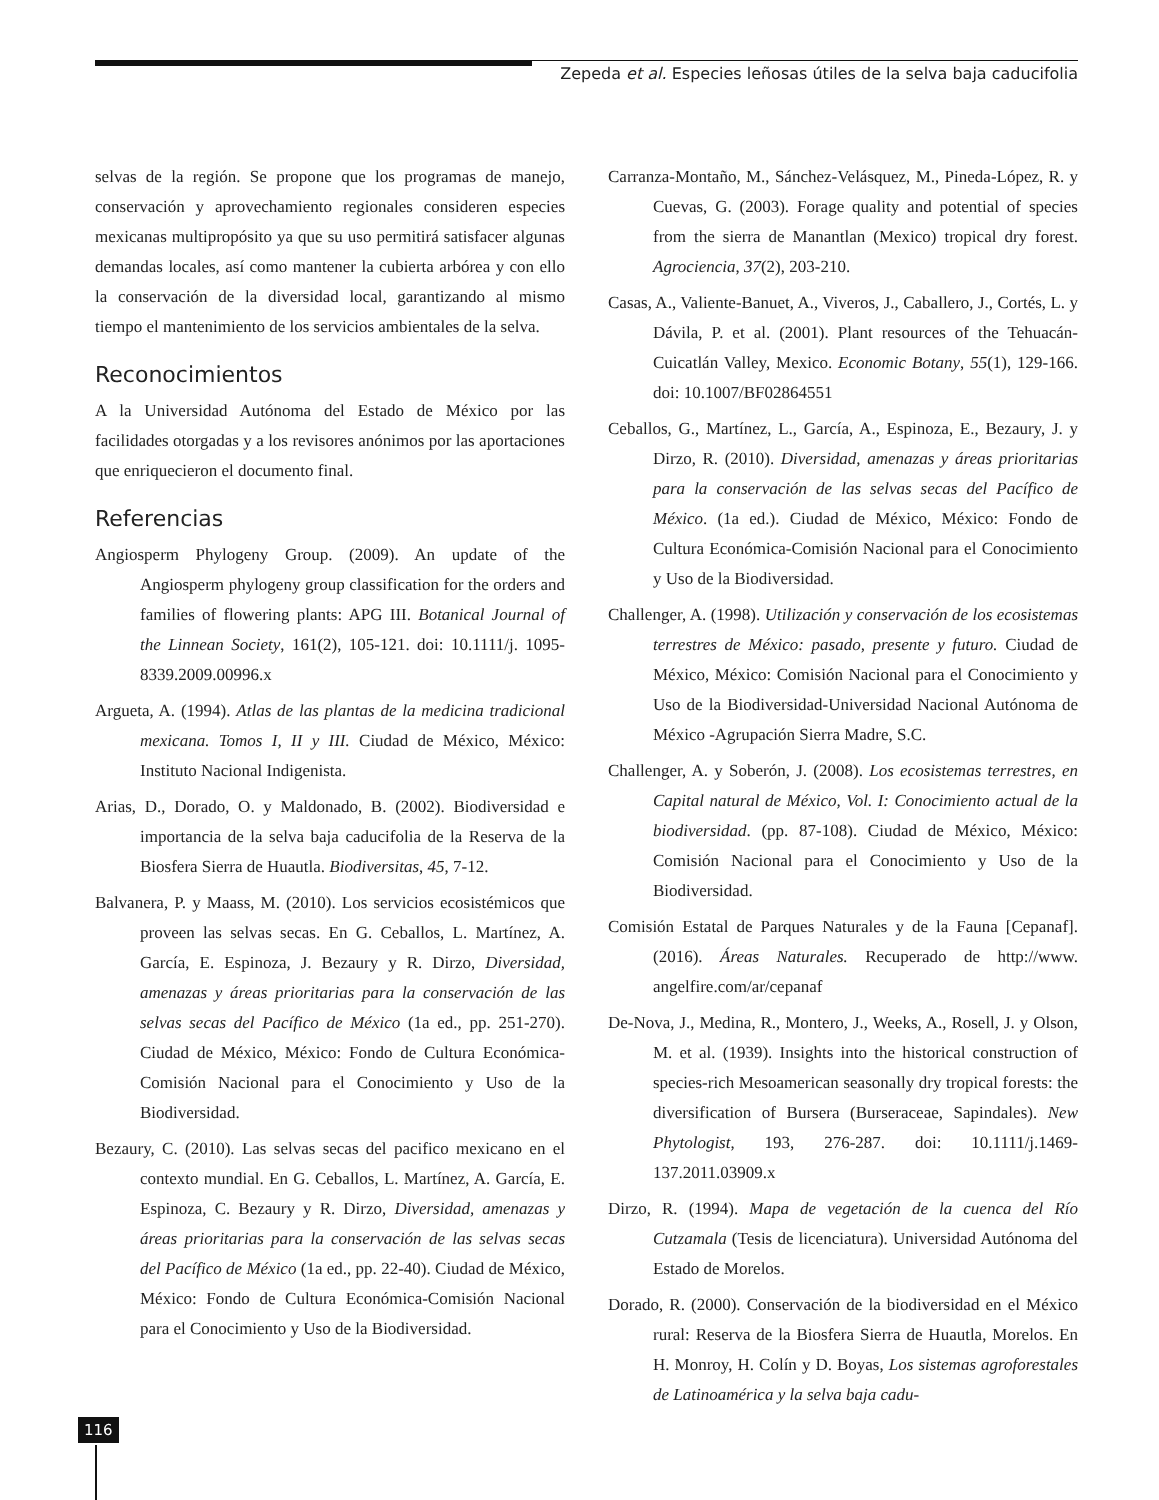Zepeda et al. Especies leñosas útiles de la selva baja caducifolia
selvas de la región. Se propone que los programas de manejo, conservación y aprovechamiento regionales consideren especies mexicanas multipropósito ya que su uso permitirá satisfacer algunas demandas locales, así como mantener la cubierta arbórea y con ello la conservación de la diversidad local, garantizando al mismo tiempo el mantenimiento de los servicios ambientales de la selva.
Reconocimientos
A la Universidad Autónoma del Estado de México por las facilidades otorgadas y a los revisores anónimos por las aportaciones que enriquecieron el documento final.
Referencias
Angiosperm Phylogeny Group. (2009). An update of the Angiosperm phylogeny group classification for the orders and families of flowering plants: APG III. Botanical Journal of the Linnean Society, 161(2), 105-121. doi: 10.1111/j. 1095-8339.2009.00996.x
Argueta, A. (1994). Atlas de las plantas de la medicina tradicional mexicana. Tomos I, II y III. Ciudad de México, México: Instituto Nacional Indigenista.
Arias, D., Dorado, O. y Maldonado, B. (2002). Biodiversidad e importancia de la selva baja caducifolia de la Reserva de la Biosfera Sierra de Huautla. Biodiversitas, 45, 7-12.
Balvanera, P. y Maass, M. (2010). Los servicios ecosistémicos que proveen las selvas secas. En G. Ceballos, L. Martínez, A. García, E. Espinoza, J. Bezaury y R. Dirzo, Diversidad, amenazas y áreas prioritarias para la conservación de las selvas secas del Pacífico de México (1a ed., pp. 251-270). Ciudad de México, México: Fondo de Cultura Económica-Comisión Nacional para el Conocimiento y Uso de la Biodiversidad.
Bezaury, C. (2010). Las selvas secas del pacifico mexicano en el contexto mundial. En G. Ceballos, L. Martínez, A. García, E. Espinoza, C. Bezaury y R. Dirzo, Diversidad, amenazas y áreas prioritarias para la conservación de las selvas secas del Pacífico de México (1a ed., pp. 22-40). Ciudad de México, México: Fondo de Cultura Económica-Comisión Nacional para el Conocimiento y Uso de la Biodiversidad.
Carranza-Montaño, M., Sánchez-Velásquez, M., Pineda-López, R. y Cuevas, G. (2003). Forage quality and potential of species from the sierra de Manantlan (Mexico) tropical dry forest. Agrociencia, 37(2), 203-210.
Casas, A., Valiente-Banuet, A., Viveros, J., Caballero, J., Cortés, L. y Dávila, P. et al. (2001). Plant resources of the Tehuacán-Cuicatlán Valley, Mexico. Economic Botany, 55(1), 129-166. doi: 10.1007/BF02864551
Ceballos, G., Martínez, L., García, A., Espinoza, E., Bezaury, J. y Dirzo, R. (2010). Diversidad, amenazas y áreas prioritarias para la conservación de las selvas secas del Pacífico de México. (1a ed.). Ciudad de México, México: Fondo de Cultura Económica-Comisión Nacional para el Conocimiento y Uso de la Biodiversidad.
Challenger, A. (1998). Utilización y conservación de los ecosistemas terrestres de México: pasado, presente y futuro. Ciudad de México, México: Comisión Nacional para el Conocimiento y Uso de la Biodiversidad-Universidad Nacional Autónoma de México -Agrupación Sierra Madre, S.C.
Challenger, A. y Soberón, J. (2008). Los ecosistemas terrestres, en Capital natural de México, Vol. I: Conocimiento actual de la biodiversidad. (pp. 87-108). Ciudad de México, México: Comisión Nacional para el Conocimiento y Uso de la Biodiversidad.
Comisión Estatal de Parques Naturales y de la Fauna [Cepanaf]. (2016). Áreas Naturales. Recuperado de http://www. angelfire.com/ar/cepanaf
De-Nova, J., Medina, R., Montero, J., Weeks, A., Rosell, J. y Olson, M. et al. (1939). Insights into the historical construction of species-rich Mesoamerican seasonally dry tropical forests: the diversification of Bursera (Burseraceae, Sapindales). New Phytologist, 193, 276-287. doi: 10.1111/j.1469-137.2011.03909.x
Dirzo, R. (1994). Mapa de vegetación de la cuenca del Río Cutzamala (Tesis de licenciatura). Universidad Autónoma del Estado de Morelos.
Dorado, R. (2000). Conservación de la biodiversidad en el México rural: Reserva de la Biosfera Sierra de Huautla, Morelos. En H. Monroy, H. Colín y D. Boyas, Los sistemas agroforestales de Latinoamérica y la selva baja cadu-
116